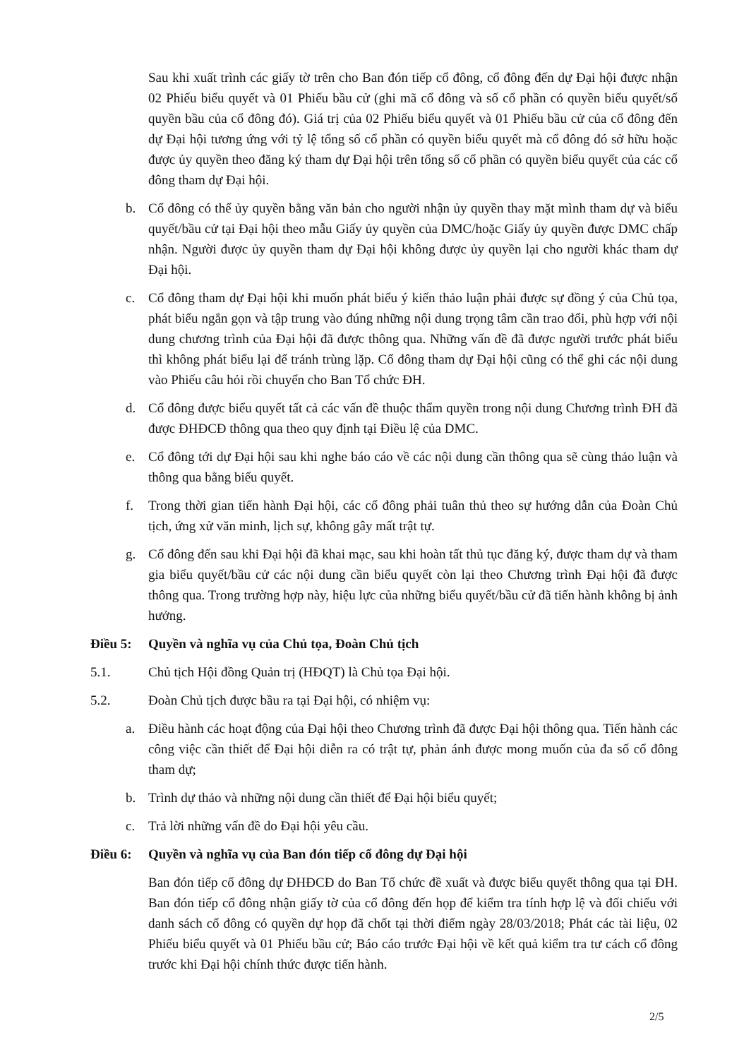Sau khi xuất trình các giấy tờ trên cho Ban đón tiếp cổ đông, cổ đông đến dự Đại hội được nhận 02 Phiếu biểu quyết và 01 Phiếu bầu cử (ghi mã cổ đông và số cổ phần có quyền biểu quyết/số quyền bầu của cổ đông đó). Giá trị của 02 Phiếu biểu quyết và 01 Phiếu bầu cử của cổ đông đến dự Đại hội tương ứng với tỷ lệ tổng số cổ phần có quyền biểu quyết mà cổ đông đó sở hữu hoặc được ủy quyền theo đăng ký tham dự Đại hội trên tổng số cổ phần có quyền biểu quyết của các cổ đông tham dự Đại hội.
b. Cổ đông có thể ủy quyền bằng văn bản cho người nhận ủy quyền thay mặt mình tham dự và biểu quyết/bầu cử tại Đại hội theo mẫu Giấy ủy quyền của DMC/hoặc Giấy ủy quyền được DMC chấp nhận. Người được ủy quyền tham dự Đại hội không được ủy quyền lại cho người khác tham dự Đại hội.
c. Cổ đông tham dự Đại hội khi muốn phát biểu ý kiến thảo luận phải được sự đồng ý của Chủ tọa, phát biểu ngắn gọn và tập trung vào đúng những nội dung trọng tâm cần trao đổi, phù hợp với nội dung chương trình của Đại hội đã được thông qua. Những vấn đề đã được người trước phát biểu thì không phát biểu lại để tránh trùng lặp. Cổ đông tham dự Đại hội cũng có thể ghi các nội dung vào Phiếu câu hỏi rồi chuyển cho Ban Tổ chức ĐH.
d. Cổ đông được biểu quyết tất cả các vấn đề thuộc thẩm quyền trong nội dung Chương trình ĐH đã được ĐHĐCĐ thông qua theo quy định tại Điều lệ của DMC.
e. Cổ đông tới dự Đại hội sau khi nghe báo cáo về các nội dung cần thông qua sẽ cùng thảo luận và thông qua bằng biểu quyết.
f. Trong thời gian tiến hành Đại hội, các cổ đông phải tuân thủ theo sự hướng dẫn của Đoàn Chủ tịch, ứng xử văn minh, lịch sự, không gây mất trật tự.
g. Cổ đông đến sau khi Đại hội đã khai mạc, sau khi hoàn tất thủ tục đăng ký, được tham dự và tham gia biểu quyết/bầu cử các nội dung cần biểu quyết còn lại theo Chương trình Đại hội đã được thông qua. Trong trường hợp này, hiệu lực của những biểu quyết/bầu cử đã tiến hành không bị ảnh hưởng.
Điều 5: Quyền và nghĩa vụ của Chủ tọa, Đoàn Chủ tịch
5.1. Chủ tịch Hội đồng Quản trị (HĐQT) là Chủ tọa Đại hội.
5.2. Đoàn Chủ tịch được bầu ra tại Đại hội, có nhiệm vụ:
a. Điều hành các hoạt động của Đại hội theo Chương trình đã được Đại hội thông qua. Tiến hành các công việc cần thiết để Đại hội diễn ra có trật tự, phản ánh được mong muốn của đa số cổ đông tham dự;
b. Trình dự thảo và những nội dung cần thiết để Đại hội biểu quyết;
c. Trả lời những vấn đề do Đại hội yêu cầu.
Điều 6: Quyền và nghĩa vụ của Ban đón tiếp cổ đông dự Đại hội
Ban đón tiếp cổ đông dự ĐHĐCĐ do Ban Tổ chức đề xuất và được biểu quyết thông qua tại ĐH. Ban đón tiếp cổ đông nhận giấy tờ của cổ đông đến họp để kiểm tra tính hợp lệ và đối chiếu với danh sách cổ đông có quyền dự họp đã chốt tại thời điểm ngày 28/03/2018; Phát các tài liệu, 02 Phiếu biểu quyết và 01 Phiếu bầu cử; Báo cáo trước Đại hội về kết quả kiểm tra tư cách cổ đông trước khi Đại hội chính thức được tiến hành.
2/5